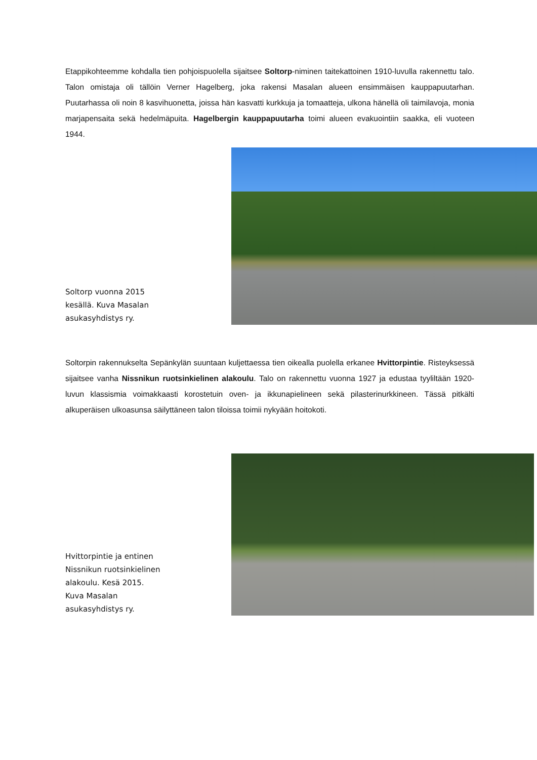Etappikohteemme kohdalla tien pohjoispuolella sijaitsee Soltorp-niminen taitekattoinen 1910-luvulla rakennettu talo. Talon omistaja oli tällöin Verner Hagelberg, joka rakensi Masalan alueen ensimmäisen kauppapuutarhan. Puutarhassa oli noin 8 kasvihuonetta, joissa hän kasvatti kurkkuja ja tomaatteja, ulkona hänellä oli taimilavoja, monia marjapensaita sekä hedelmäpuita. Hagelbergin kauppapuutarha toimi alueen evakuointiin saakka, eli vuoteen 1944.
Soltorp vuonna 2015 kesällä. Kuva Masalan asukasyhdistys ry.
Soltorpin rakennukselta Sepänkylän suuntaan kuljettaessa tien oikealla puolella erkanee Hvittorpintie. Risteyksessä sijaitsee vanha Nissnikun ruotsinkielinen alakoulu. Talo on rakennettu vuonna 1927 ja edustaa tyyliltään 1920-luvun klassismia voimakkaasti korostetuin oven- ja ikkunapielineen sekä pilasterinurkkineen. Tässä pitkälti alkuperäisen ulkoasunsa säilyttäneen talon tiloissa toimii nykyään hoitokoti.
Hvittorpintie ja entinen Nissnikun ruotsinkielinen alakoulu. Kesä 2015. Kuva Masalan asukasyhdistys ry.